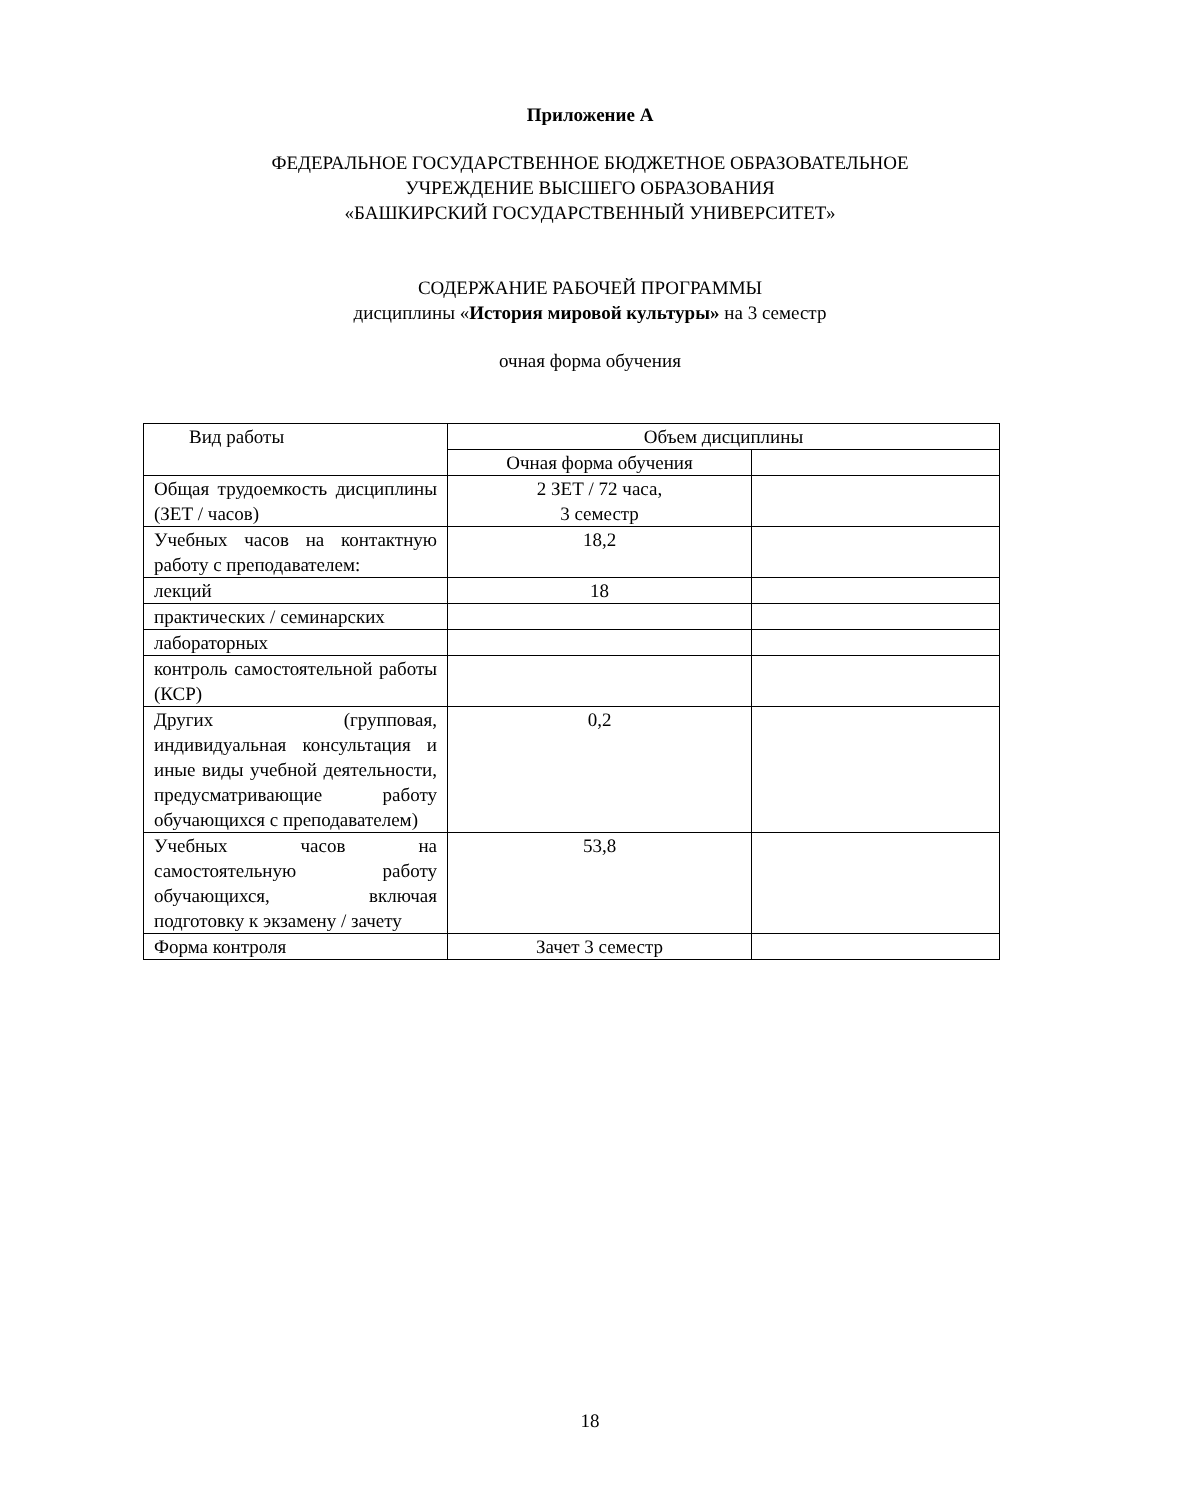Приложение А
ФЕДЕРАЛЬНОЕ ГОСУДАРСТВЕННОЕ БЮДЖЕТНОЕ ОБРАЗОВАТЕЛЬНОЕ
УЧРЕЖДЕНИЕ ВЫСШЕГО ОБРАЗОВАНИЯ
«БАШКИРСКИЙ ГОСУДАРСТВЕННЫЙ УНИВЕРСИТЕТ»
СОДЕРЖАНИЕ РАБОЧЕЙ ПРОГРАММЫ
дисциплины «История мировой культуры» на 3 семестр
очная форма обучения
| Вид работы | Объем дисциплины | |
| --- | --- | --- |
| | Очная форма обучения | |
| Общая трудоемкость дисциплины (ЗЕТ / часов) | 2 ЗЕТ / 72 часа, 3 семестр | |
| Учебных часов на контактную работу с преподавателем: | 18,2 | |
| лекций | 18 | |
| практических / семинарских | | |
| лабораторных | | |
| контроль самостоятельной работы (КСР) | | |
| Других (групповая, индивидуальная консультация и иные виды учебной деятельности, предусматривающие работу обучающихся с преподавателем) | 0,2 | |
| Учебных часов на самостоятельную работу обучающихся, включая подготовку к экзамену / зачету | 53,8 | |
| Форма контроля | Зачет 3 семестр | |
18